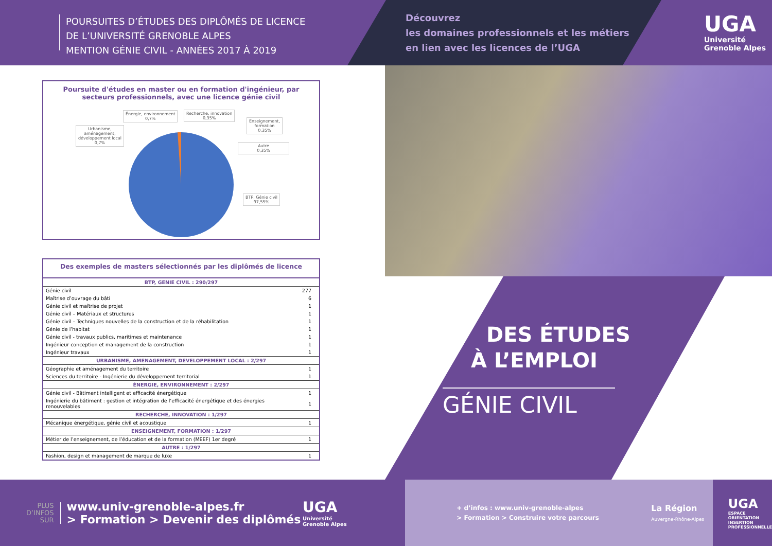POURSUITES D’ÉTUDES DES DIPLÔMÉS DE LICENCE
DE L’UNIVERSITÉ GRENOBLE ALPES
MENTION GÉNIE CIVIL - ANNÉES 2017 À 2019
Découvrez
les domaines professionnels et les métiers
en lien avec les licences de l’UGA
UGA
Université
Grenoble Alpes
Poursuite d'études en master ou en formation d'ingénieur, par
secteurs professionnels, avec une licence génie civil
Énergie, environnement
0,7%
Recherche, innovation
0,35%
Enseignement,
formation
0,35%
Urbanisme,
aménagement,
développement local
0,7%
Autre
0,35%
BTP, Génie civil
97,55%
Des exemples de masters sélectionnés par les diplômés de licence
| BTP, GENIE CIVIL : 290/297 | |
| --- | --- |
| Génie civil | 277 |
| Maîtrise d’ouvrage du bâti | 6 |
| Génie civil et maîtrise de projet | 1 |
| Génie civil – Matériaux et structures | 1 |
| Génie civil – Techniques nouvelles de la construction et de la réhabilitation | 1 |
| Génie de l’habitat | 1 |
| Génie civil - travaux publics, maritimes et maintenance | 1 |
| Ingénieur conception et management de la construction | 1 |
| Ingénieur travaux | 1 |
| URBANISME, AMENAGEMENT, DEVELOPPEMENT LOCAL : 2/297 | |
| Géographie et aménagement du territoire | 1 |
| Sciences du territoire - Ingénierie du développement territorial | 1 |
| ÉNERGIE, ENVIRONNEMENT : 2/297 | |
| Génie civil - Bâtiment intelligent et efficacité énergétique | 1 |
| Ingénierie du bâtiment : gestion et intégration de l’efficacité énergétique et des énergies renouvelables | 1 |
| RECHERCHE, INNOVATION : 1/297 | |
| Mécanique énergétique, génie civil et acoustique | 1 |
| ENSEIGNEMENT, FORMATION : 1/297 | |
| Métier de l’enseignement, de l’éducation et de la formation (MEEF) 1er degré | 1 |
| AUTRE : 1/297 | |
| Fashion, design et management de marque de luxe | 1 |
DES ÉTUDES
À L’EMPLOI
GÉNIE CIVIL
PLUS
D’INFOS
SUR
www.univ-grenoble-alpes.fr
> Formation > Devenir des diplômés
UGA
Université
Grenoble Alpes
+ d’infos : www.univ-grenoble-alpes
> Formation > Construire votre parcours
La Région
Auvergne-Rhône-Alpes
UGA
ESPACE
ORIENTATION
INSERTION
PROFESSIONNELLE